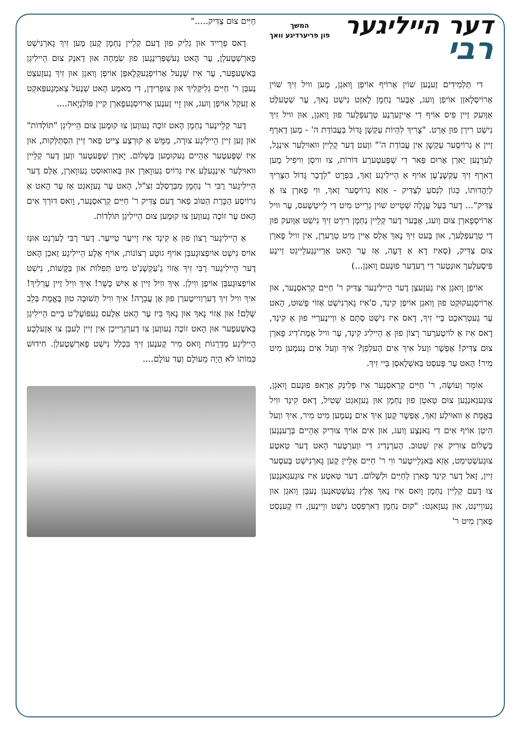דער הייליגער
רבי
המשך
פון פריערדיגע וואך
די תַּלְמִידִים זֶענֶען שׁוֹין אַרוֹיף אוֹיפְן וָואגְן, מֶען וויל זִיךְ שׁוֹין אַרוֹיסְלָאזְן אוֹיפְן וֶועג, אָבֶּער נַחְמָן לָאזְט נִישְׁט נָאךְ, עֶר שְׁטֶעלְט אַוֶּועק זַיין פִּיס אוֹיף דִי אַייזֶערְנֶע טְרֶעפְּלֶער פוּן וָואגְן, אוּן וויל זִיךְ נִישְׁט רִירְן פוּן אָרְט. "צָרִיךְ לִהְיוֹת עַקְשָׁן גָּדוֹל בַּעֲבוֹדַת ה' - מֶען דַארְף זַיין אַ גְרוֹיסֶער עַקְשָׁן אִין עֲבוֹדַת ה'" ווֶעט דֶער קְלֵיין וואוּילֶער אִינְגֶל, לֶערְנֶען יָארְן אַרוּם פַּאר דִי שְׁפֶּעטֶערְע דּוֹרוֹת, צוּ וויסְן וִויפִיל מֶען דַארְף זִיךְ עַקְשָׁנֶ'עֶן אוֹיף אַ הֵיילִיגֶע זַאךְ, בִּפְרָט "לְדָבָר גָּדוֹל הַצָּרִיךְ לְיַהֲדוּתוֹ, כְּגוֹן לִנְסֹעַ לְצַדִּיק - אַזַא גְרוֹיסֶער זַאךְ, ווִי פָארְן צוּ אַ צַדִּיק"... דֶער בַּעַל עֲגָלָה שְׁטֵייט שׁוֹין גְרֵייט מִיט דִי לֵייטְשֶׁעס, עֶר וויל אַרוֹיסְפָארְן צוּם וֶועג, אָבֶּער דֶער קְלֵיין נַחְמָן רִירְט זִיךְ נִישְׁט אַוֶּועק פוּן דִי טְרֶעפְּלֶעך, אוּן בֶּעט זִיךְ נָאךְ אַלְס אַיין מִיט טְרֶערְן, אִין וויל פָארְן צוּם צַדִּיק, (סְאִיז דָא אַ דֵּעָה, אַז עֶר הָאט אַרַיינְגֶעלֵייגְט זַיינֶע פִּיסֶעלֶעך אוּנְטֶער דִי רֶעדֶער פוּנֶעם וָואגְן...)
אוֹיפְן וָואגְן אִיז גֶעזֶעצְן דֶער הֵיילִיגֶער צַדִּיק ר' חַיִּים קְרַאסְנֶער, אוּן אַרוֹיסְגֶעקוּקְט פוּן וָואגְן אוֹיפְן קִינְד, ס'אִיז גָארְנִישְׁט אַזוֹי פָּשׁוּט, הָאט עֶר גֶעטְרַאכְט בַּיי זִיךְ, דָאס אִיז נִישְׁט סְתָּם אַ ווַיינֶערַיי פוּן אַ קִינְד, דָאס אִיז אַ לוֹיטֶערֶער רָצוֹן פוּן אַ הֵיילִיג קִינְד, עֶר וויל אֶמֶת'דִיג פָארְן צוּם צַדִּיק! אֶפְשָׁר ווֶעל אִיךְ אִים הֶעלְפְן? אִיךְ ווֶעל אִים נֶעמֶען מִיט מִיר! הָאט עֶר פֶּעסְט בַּאשְׁלָאסְן בַּיי זִיךְ.
אוֹמֵר וְעוֹשֶׂה, ר' חַיִּים קְרַאסְנֶער אִיז פְלִינְק אַרָאפּ פוּנֶעם וָואגְן, צוּגֶעגַאנְגֶען צוּם טַאטְן פוּן נַחְמָן אוּן גֶעזָאגְט שְׁטִיל, דָאס קִינְד ווִיל בֶּאֱמֶת אַ וואוּילֶע זַאךְ, אֶפְשָׁר קֶען אִיךְ אִים נֶעמֶען מִיט מִיר, אִיךְ ווֶעל הִיטְן אוֹיף אִים דִי גַאנְצֶע וֶועג, אוּן אִים אוֹיךְ צוּרִיק אַהֵיים בְּרֶענְגֶען בְּשָׁלוֹם צוּרִיק אִין שְׁטוּב. הֶערְנְדִיג דִי ווֶערְטֶער הָאט דֶער טַאטֶע צוּגֶעשְׁטִימְט, אַזַא בַּאגְלֵייטֶער ווִי ר' חַיִּים אַלֵיין קֶען גָארְנִישְׁט בֶּעסֶער זַיין, זָאל דֶער קִינְד פָארְן לְחַיִּים וּלְשָׁלוֹם. דֶער טַאטֶע אִיז צוּגֶעגַאנְגֶען צוּ דֶעם קְלֵיין נַחְמָן וָואס אִיז נָאךְ אַלְץ גֶעשְׁטַאנֶען נֶעבְּן וָואגְן אוּן גֶעווֵיינְט, אוּן גֶעזָאגְט: "קוּם נַחְמָן דַארְפְסְט נִישְׁט ווֵיינֶען, דוּ קֶענְסְט פָארְן מִיט ר'
חַיִּים צוּם צַדִּיק....."
דָאס פְרֵייד אוּן גְלִיק פוּן דֶעם קְלֵיין נַחְמָן קֶען מֶען זִיךְ גָארְנִישְׁט פָארְשְׁטֶעלְן, עֶר הָאט גֶעשְׁפְּרִינְגֶען פוּן שִׂמְחָה אוּן דַאנְק צוּם הֵיילִיגְן בַּאשֶׁעפֶער, עֶר אִיז שְׁנֶעל אַרוֹיפְגֶעקְלָאפְּן אוֹיפְן וָואגְן אוּן זִיךְ גֶעזֶעצְט נֶעבְּן ר' חַיִּים גְלִיקְלִיךְ אוּן צוּפְרִידְן, דִי מַאמֶע הָאט שְׁנֶעל צַאמְגֶעפַּאקְט אַ זֶעקְל אוֹיפְן וֶועג, אוּן זֵיי זֶענֶען אַרוֹיסְגֶעפָארְן קַיין פּוֹלְנְיָאה....
דֶער קְלֵיינֶער נַחְמָן הָאט זוֹכֶה גֶעווֶען צוּ קוּמֶען צוּם הֵיילִיגְן "תּוֹלְדוֹת" אוּן זֶען זַיין הֵיילִיגֶע צוּרָה, מַמָּשׁ אַ קוּרְצֶע צַייט פַאר זַיין הִסְתַּלְּקוּת, אוּן אִיז שְׁפֶּעטֶער אַהֵיים גֶעקוּמֶען בְּשָׁלוֹם. יָארְן שְׁפֶּעטֶער ווֶען דֶער קְלֵיין וואוּילֶער אִינְגֶעלֶע אִיז גְרוֹיס גֶעווָארְן אוּן בַּאוואוּסְט גֶעווָארְן, אַלְס דֶער הֵיילִיגֶער רֶבִּי ר' נַחְמָן מִבְּרֶסְלַב זַצ"ל, הָאט עֶר גֶעזָאגְט אַז עֶר הָאט אַ גְרוֹיסֶע הַכָּרַת הַטּוֹב פַאר דֶעם צַדִּיק ר' חַיִּים קְרַאסְנֶער, וָואס דוּרְךְ אִים הָאט עֶר זוֹכֶה גֶעווֶען צוּ קוּמֶען צוּם הֵיילִיגְן תּוֹלְדוֹת.
אַ הֵיילִיגֶער רָצוֹן פוּן אַ קִינְד אִיז זֵייעֶר טַייעֶר. דֶער רֶבִּי לֶערְנְט אוּנְז אוֹיס נִישְׁט אוֹיפְצוּגֶעבְּן אוֹיף גוּטֶע רְצוֹנוֹת, אוֹיף אַלֶע הֵיילִיגֶע זַאכְן הָאט דֶער הֵיילִיגֶער רֶבִּי זִיךְ אַזוֹי גֶ'עַקְשָׁנְ'ט מִיט תְּפִלּוֹת אוּן בַּקָּשׁוֹת, נִישְׁט אוֹיפְצוּגֶעבְּן אוֹיפְן ווִילְן. אִיךְ ווִיל זַיין אַ אִישׁ כָּשֵׁר! אִיךְ ווִיל זַיין עֶרְלִיךְ! אִיךְ ווִיל זִיךְ דֶערְוַוייטֶערְן פוּן אַן עֲבֵרָה! אִיךְ ווִיל תְּשׁוּבָה טוּן בֶּאֱמֶת בְּלֵב שָׁלֵם! אוּן אַזוֹי נָאךְ אוּן נָאךְ בִּיז עֶר הָאט אַלֶעס גֶעפּוֹעֶלְ'ט בַּיים הֵיילִיגְן בַּאשֶׁעפֶער אוּן הָאט זוֹכֶה גֶעווֶען צוּ דֶערְגְרֵייכְן אִין זַיין לֶעבְּן צוּ אַזֶעלְכֶע הֵיילִיגֶע מַדְרֵגוֹת וָואס מִיר קֶענֶען זִיךְ בִּכְלַל נִישְׁט פָארְשְׁטֶעלְן. חִידוּשׁ כְּמוֹתוֹ לֹא הָיָה מֵעוֹלָם וְעַד עוֹלָם....